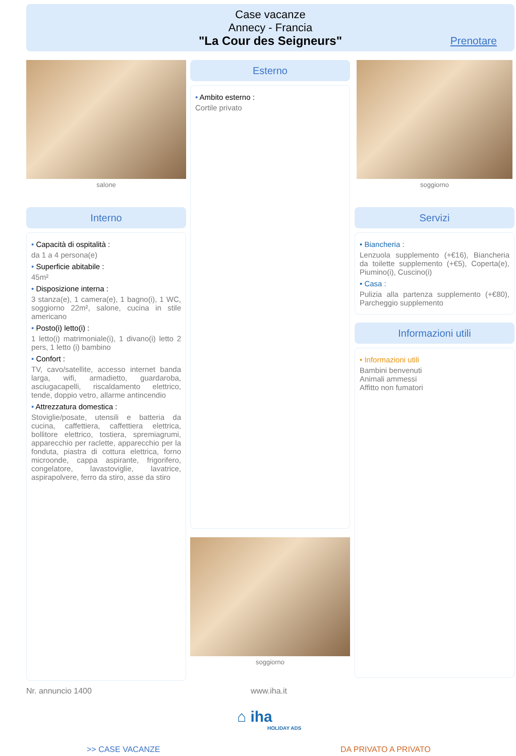Case vacanze
Annecy - Francia
"La Cour des Seigneurs"
Prenotare
salone
Interno
• Capacità di ospitalità :
da 1 a 4 persona(e)
• Superficie abitabile :
45m²
• Disposizione interna :
3 stanza(e), 1 camera(e), 1 bagno(i), 1 WC, soggiorno 22m², salone, cucina in stile americano
• Posto(i) letto(i) :
1 letto(i) matrimoniale(i), 1 divano(i) letto 2 pers, 1 letto (i) bambino
• Confort :
TV, cavo/satellite, accesso internet banda larga, wifi, armadietto, guardaroba, asciugacapelli, riscaldamento elettrico, tende, doppio vetro, allarme antincendio
• Attrezzatura domestica :
Stoviglie/posate, utensili e batteria da cucina, caffettiera, caffettiera elettrica, bollitore elettrico, tostiera, spremiagrumi, apparecchio per raclette, apparecchio per la fonduta, piastra di cottura elettrica, forno microonde, cappa aspirante, frigorifero, congelatore, lavastoviglie, lavatrice, aspirapolvere, ferro da stiro, asse da stiro
Esterno
• Ambito esterno :
Cortile privato
soggiorno
soggiorno
Servizi
• Biancheria :
Lenzuola supplemento (+€16), Biancheria da toilette supplemento (+€5), Coperta(e), Piumino(i), Cuscino(i)
• Casa :
Pulizia alla partenza supplemento (+€80), Parcheggio supplemento
Informazioni utili
• Informazioni utili
Bambini benvenuti
Animali ammessi
Affitto non fumatori
Nr. annuncio 1400 www.iha.it
⌂ iha
HOLIDAY ADS
>> CASE VACANZE DA PRIVATO A PRIVATO